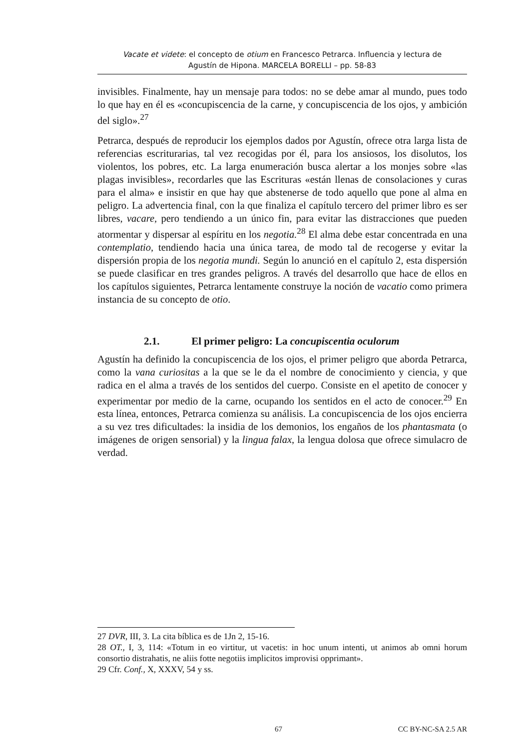Vacate et videte: el concepto de otium en Francesco Petrarca. Influencia y lectura de
Agustín de Hipona. MARCELA BORELLI – pp. 58-83
invisibles. Finalmente, hay un mensaje para todos: no se debe amar al mundo, pues todo lo que hay en él es «concupiscencia de la carne, y concupiscencia de los ojos, y ambición del siglo».<sup>27</sup>
Petrarca, después de reproducir los ejemplos dados por Agustín, ofrece otra larga lista de referencias escriturarias, tal vez recogidas por él, para los ansiosos, los disolutos, los violentos, los pobres, etc. La larga enumeración busca alertar a los monjes sobre «las plagas invisibles», recordarles que las Escrituras «están llenas de consolaciones y curas para el alma» e insistir en que hay que abstenerse de todo aquello que pone al alma en peligro. La advertencia final, con la que finaliza el capítulo tercero del primer libro es ser libres, vacare, pero tendiendo a un único fin, para evitar las distracciones que pueden atormentar y dispersar al espíritu en los negotia.<sup>28</sup> El alma debe estar concentrada en una contemplatio, tendiendo hacia una única tarea, de modo tal de recogerse y evitar la dispersión propia de los negotia mundi. Según lo anunció en el capítulo 2, esta dispersión se puede clasificar en tres grandes peligros. A través del desarrollo que hace de ellos en los capítulos siguientes, Petrarca lentamente construye la noción de vacatio como primera instancia de su concepto de otio.
2.1. El primer peligro: La concupiscentia oculorum
Agustín ha definido la concupiscencia de los ojos, el primer peligro que aborda Petrarca, como la vana curiositas a la que se le da el nombre de conocimiento y ciencia, y que radica en el alma a través de los sentidos del cuerpo. Consiste en el apetito de conocer y experimentar por medio de la carne, ocupando los sentidos en el acto de conocer.<sup>29</sup> En esta línea, entonces, Petrarca comienza su análisis. La concupiscencia de los ojos encierra a su vez tres dificultades: la insidia de los demonios, los engaños de los phantasmata (o imágenes de origen sensorial) y la lingua falax, la lengua dolosa que ofrece simulacro de verdad.
27 DVR, III, 3. La cita bíblica es de 1Jn 2, 15-16.
28 OT., I, 3, 114: «Totum in eo virtitur, ut vacetis: in hoc unum intenti, ut animos ab omni horum consortio distrahatis, ne aliis fotte negotiis implicitos improvisi opprimant».
29 Cfr. Conf., X, XXXV, 54 y ss.
67 CC BY-NC-SA 2.5 AR